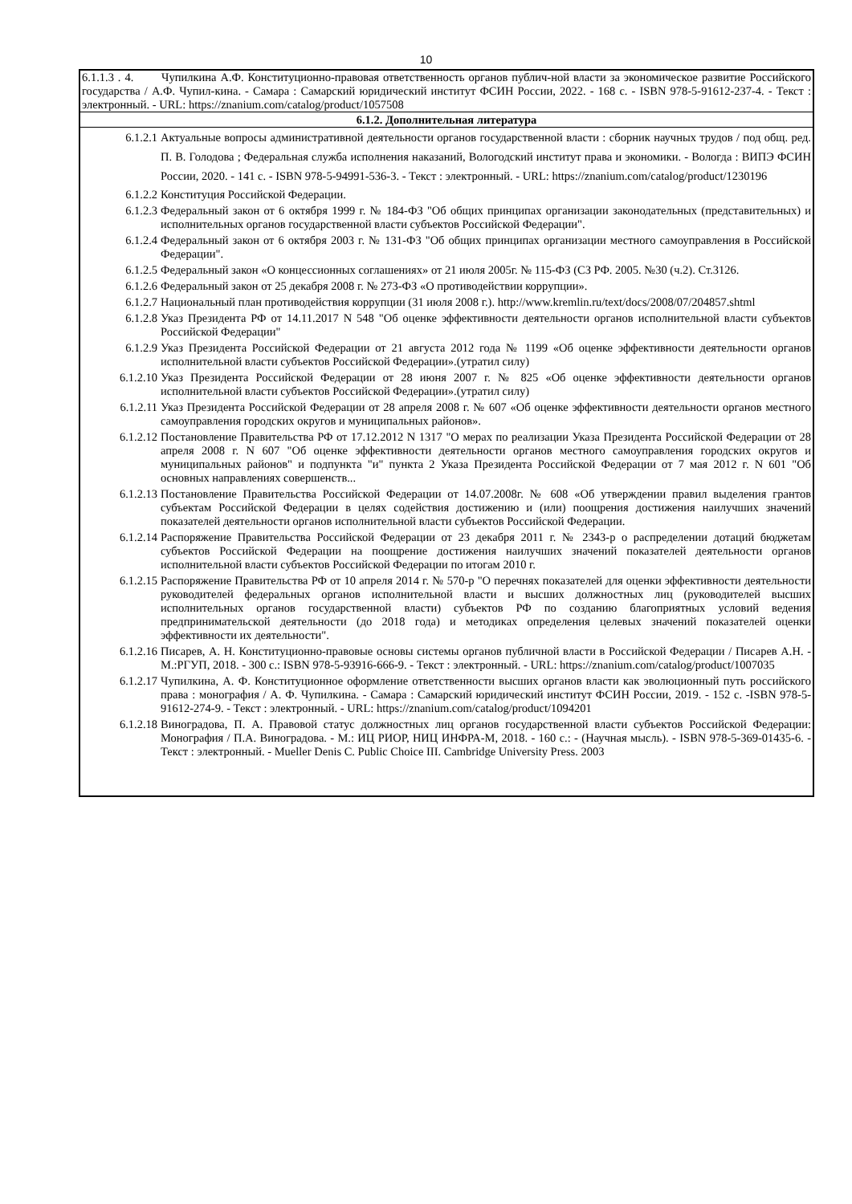10
6.1.1.3 . 4. Чупилкина А.Ф. Конституционно-правовая ответственность органов публич-ной власти за экономическое развитие Российского государства / А.Ф. Чупил-кина. - Самара : Самарский юридический институт ФСИН России, 2022. - 168 с. - ISBN 978-5-91612-237-4. - Текст : электронный. - URL: https://znanium.com/catalog/product/1057508
6.1.2. Дополнительная литература
| 6.1.2.1 | Актуальные вопросы административной деятельности органов государственной власти : сборник научных трудов / под общ. ред. П. В. Голодова ; Федеральная служба исполнения наказаний, Вологодский институт права и экономики. - Вологда : ВИПЭ ФСИН России, 2020. - 141 с. - ISBN 978-5-94991-536-3. - Текст : электронный. - URL: https://znanium.com/catalog/product/1230196 |
| 6.1.2.2 | Конституция Российской Федерации. |
| 6.1.2.3 | Федеральный закон от 6 октября 1999 г. № 184-ФЗ "Об общих принципах организации законодательных (представительных) и исполнительных органов государственной власти субъектов Российской Федерации". |
| 6.1.2.4 | Федеральный закон от 6 октября 2003 г. № 131-ФЗ "Об общих принципах организации местного самоуправления в Российской Федерации". |
| 6.1.2.5 | Федеральный закон «О концессионных соглашениях» от 21 июля 2005г. № 115-ФЗ (СЗ РФ. 2005. №30 (ч.2). Ст.3126. |
| 6.1.2.6 | Федеральный закон от 25 декабря 2008 г. № 273-ФЗ «О противодействии коррупции». |
| 6.1.2.7 | Национальный план противодействия коррупции (31 июля 2008 г.). http://www.kremlin.ru/text/docs/2008/07/204857.shtml |
| 6.1.2.8 | Указ Президента РФ от 14.11.2017 N 548 "Об оценке эффективности деятельности органов исполнительной власти субъектов Российской Федерации" |
| 6.1.2.9 | Указ Президента Российской Федерации от 21 августа 2012 года № 1199 «Об оценке эффективности деятельности органов исполнительной власти субъектов Российской Федерации».(утратил силу) |
| 6.1.2.10 | Указ Президента Российской Федерации от 28 июня 2007 г. № 825 «Об оценке эффективности деятельности органов исполнительной власти субъектов Российской Федерации».(утратил силу) |
| 6.1.2.11 | Указ Президента Российской Федерации от 28 апреля 2008 г. № 607 «Об оценке эффективности деятельности органов местного самоуправления городских округов и муниципальных районов». |
| 6.1.2.12 | Постановление Правительства РФ от 17.12.2012 N 1317 "О мерах по реализации Указа Президента Российской Федерации от 28 апреля 2008 г. N 607 "Об оценке эффективности деятельности органов местного самоуправления городских округов и муниципальных районов" и подпункта "и" пункта 2 Указа Президента Российской Федерации от 7 мая 2012 г. N 601 "Об основных направлениях совершенств... |
| 6.1.2.13 | Постановление Правительства Российской Федерации от 14.07.2008г. № 608 «Об утверждении правил выделения грантов субъектам Российской Федерации в целях содействия достижению и (или) поощрения достижения наилучших значений показателей деятельности органов исполнительной власти субъектов Российской Федерации. |
| 6.1.2.14 | Распоряжение Правительства Российской Федерации от 23 декабря 2011 г. № 2343-р о распределении дотаций бюджетам субъектов Российской Федерации на поощрение достижения наилучших значений показателей деятельности органов исполнительной власти субъектов Российской Федерации по итогам 2010 г. |
| 6.1.2.15 | Распоряжение Правительства РФ от 10 апреля 2014 г. № 570-р "О перечнях показателей для оценки эффективности деятельности руководителей федеральных органов исполнительной власти и высших должностных лиц (руководителей высших исполнительных органов государственной власти) субъектов РФ по созданию благоприятных условий ведения предпринимательской деятельности (до 2018 года) и методиках определения целевых значений показателей оценки эффективности их деятельности". |
| 6.1.2.16 | Писарев, А. Н. Конституционно-правовые основы системы органов публичной власти в Российской Федерации / Писарев А.Н. - М.:РГУП, 2018. - 300 с.: ISBN 978-5-93916-666-9. - Текст : электронный. - URL: https://znanium.com/catalog/product/1007035 |
| 6.1.2.17 | Чупилкина, А. Ф. Конституционное оформление ответственности высших органов власти как эволюционный путь российского права : монография / А. Ф. Чупилкина. - Самара : Самарский юридический институт ФСИН России, 2019. - 152 с. -ISBN 978-5-91612-274-9. - Текст : электронный. - URL: https://znanium.com/catalog/product/1094201 |
| 6.1.2.18 | Виноградова, П. А. Правовой статус должностных лиц органов государственной власти субъектов Российской Федерации: Монография / П.А. Виноградова. - М.: ИЦ РИОР, НИЦ ИНФРА-М, 2018. - 160 с.: - (Научная мысль). - ISBN 978-5-369-01435-6. - Текст : электронный. - Mueller Denis C. Public Choice III. Cambridge University Press. 2003 |